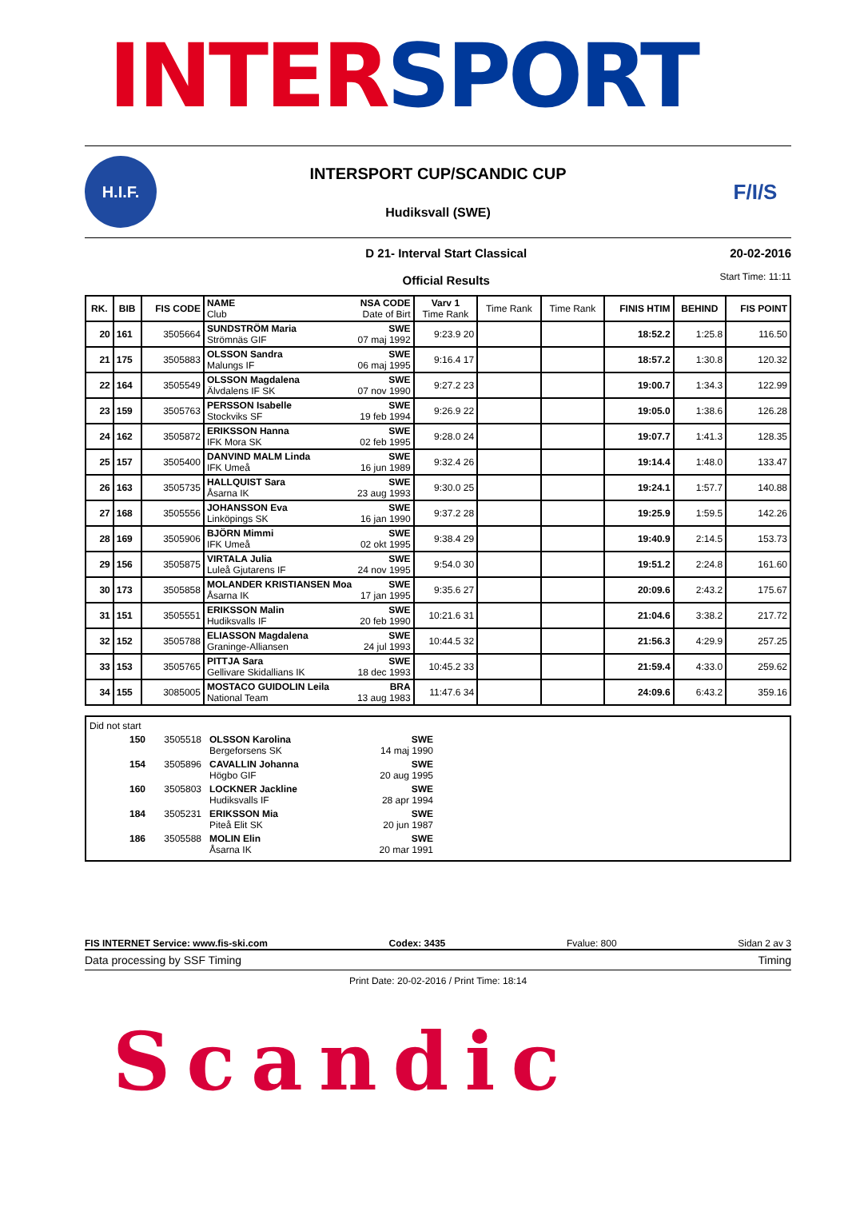INTER SPORT
H.I.F.
INTERSPORT CUP/SCANDIC CUP
Hudiksvall (SWE)
F/I/S
D 21- Interval Start Classical
Official Results
20-02-2016
Start Time: 11:11
| RK. | BIB | FIS CODE | NAME NSA CODE Club Date of Birt | Varv 1 Time Rank | Time Rank | Time Rank | FINIS HTIM | BEHIND | FIS POINT |
| --- | --- | --- | --- | --- | --- | --- | --- | --- | --- |
| 20 | 161 | 3505664 | SUNDSTRÖM Maria SWE Strömnäs GIF 07 maj 1992 | 9:23.9 20 | | | 18:52.2 | 1:25.8 | 116.50 |
| 21 | 175 | 3505883 | OLSSON Sandra SWE Malungs IF 06 maj 1995 | 9:16.4 17 | | | 18:57.2 | 1:30.8 | 120.32 |
| 22 | 164 | 3505549 | OLSSON Magdalena SWE Älvdalens IF SK 07 nov 1990 | 9:27.2 23 | | | 19:00.7 | 1:34.3 | 122.99 |
| 23 | 159 | 3505763 | PERSSON Isabelle SWE Stockviks SF 19 feb 1994 | 9:26.9 22 | | | 19:05.0 | 1:38.6 | 126.28 |
| 24 | 162 | 3505872 | ERIKSSON Hanna SWE IFK Mora SK 02 feb 1995 | 9:28.0 24 | | | 19:07.7 | 1:41.3 | 128.35 |
| 25 | 157 | 3505400 | DANVIND MALM Linda SWE IFK Umeå 16 jun 1989 | 9:32.4 26 | | | 19:14.4 | 1:48.0 | 133.47 |
| 26 | 163 | 3505735 | HALLQUIST Sara SWE Åsarna IK 23 aug 1993 | 9:30.0 25 | | | 19:24.1 | 1:57.7 | 140.88 |
| 27 | 168 | 3505556 | JOHANSSON Eva SWE Linköpings SK 16 jan 1990 | 9:37.2 28 | | | 19:25.9 | 1:59.5 | 142.26 |
| 28 | 169 | 3505906 | BJÖRN Mimmi SWE IFK Umeå 02 okt 1995 | 9:38.4 29 | | | 19:40.9 | 2:14.5 | 153.73 |
| 29 | 156 | 3505875 | VIRTALA Julia SWE Luleå Gjutarens IF 24 nov 1995 | 9:54.0 30 | | | 19:51.2 | 2:24.8 | 161.60 |
| 30 | 173 | 3505858 | MOLANDER KRISTIANSEN Moa SWE Åsarna IK 17 jan 1995 | 9:35.6 27 | | | 20:09.6 | 2:43.2 | 175.67 |
| 31 | 151 | 3505551 | ERIKSSON Malin SWE Hudiksvalls IF 20 feb 1990 | 10:21.6 31 | | | 21:04.6 | 3:38.2 | 217.72 |
| 32 | 152 | 3505788 | ELIASSON Magdalena SWE Graninge-Alliansen 24 jul 1993 | 10:44.5 32 | | | 21:56.3 | 4:29.9 | 257.25 |
| 33 | 153 | 3505765 | PITTJA Sara SWE Gellivare Skidallians IK 18 dec 1993 | 10:45.2 33 | | | 21:59.4 | 4:33.0 | 259.62 |
| 34 | 155 | 3085005 | MOSTACO GUIDOLIN Leila BRA National Team 13 aug 1983 | 11:47.6 34 | | | 24:09.6 | 6:43.2 | 359.16 |
Did not start
150 3505518 OLSSON Karolina SWE
Bergeforsens SK 14 maj 1990
154 3505896 CAVALLIN Johanna SWE
Högbo GIF 20 aug 1995
160 3505803 LOCKNER Jackline SWE
Hudiksvalls IF 28 apr 1994
184 3505231 ERIKSSON Mia SWE
Piteå Elit SK 20 jun 1987
186 3505588 MOLIN Elin SWE
Åsarna IK 20 mar 1991
FIS INTERNET Service: www.fis-ski.com Codex: 3435 Fvalue: 800 Sidan 2 av 3
Data processing by SSF Timing Timing
Print Date: 20-02-2016 / Print Time: 18:14
Scandic